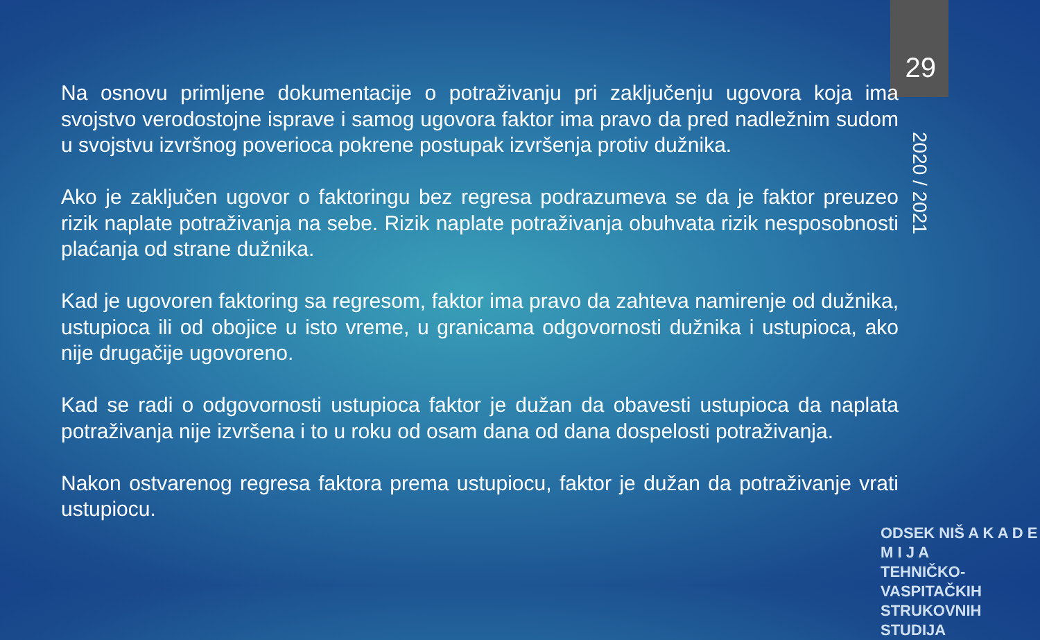29
2020 / 2021
Na osnovu primljene dokumentacije o potraživanju pri zaključenju ugovora koja ima svojstvo verodostojne isprave i samog ugovora faktor ima pravo da pred nadležnim sudom u svojstvu izvršnog poverioca pokrene postupak izvršenja protiv dužnika.
Ako je zaključen ugovor o faktoringu bez regresa podrazumeva se da je faktor preuzeo rizik naplate potraživanja na sebe. Rizik naplate potraživanja obuhvata rizik nesposobnosti plaćanja od strane dužnika.
Kad je ugovoren faktoring sa regresom, faktor ima pravo da zahteva namirenje od dužnika, ustupioca ili od obojice u isto vreme, u granicama odgovornosti dužnika i ustupioca, ako nije drugačije ugovoreno.
Kad se radi o odgovornosti ustupioca faktor je dužan da obavesti ustupioca da naplata potraživanja nije izvršena i to u roku od osam dana od dana dospelosti potraživanja.
Nakon ostvarenog regresa faktora prema ustupiocu, faktor je dužan da potraživanje vrati ustupiocu.
ODSEK NIŠ A K A D E M I J A
TEHNIČKO-VASPITAČKIH
STRUKOVNIH STUDIJA